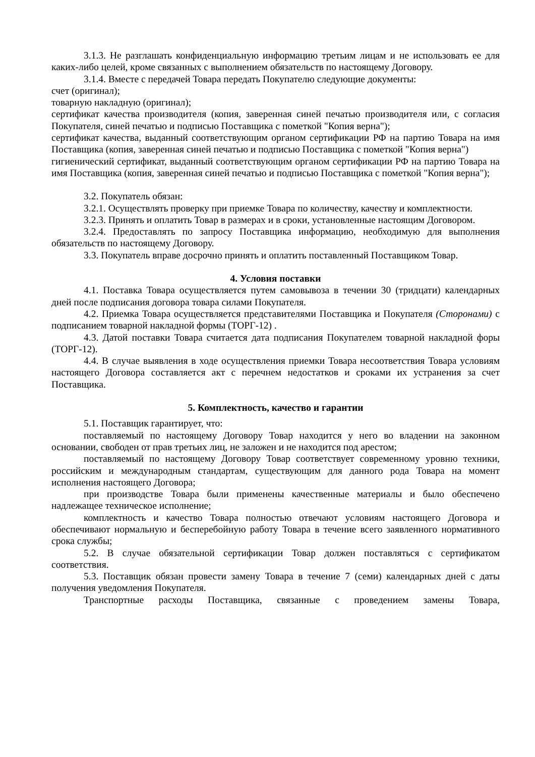3.1.3. Не разглашать конфиденциальную информацию третьим лицам и не использовать ее для каких-либо целей, кроме связанных с выполнением обязательств по настоящему Договору.
3.1.4. Вместе с передачей Товара передать Покупателю следующие документы:
счет (оригинал);
товарную накладную (оригинал);
сертификат качества производителя (копия, заверенная синей печатью производителя или, с согласия Покупателя, синей печатью и подписью Поставщика с пометкой "Копия верна");
сертификат качества, выданный соответствующим органом сертификации РФ на партию Товара на имя Поставщика (копия, заверенная синей печатью и подписью Поставщика с пометкой "Копия верна")
гигиенический сертификат, выданный соответствующим органом сертификации РФ на партию Товара на имя Поставщика (копия, заверенная синей печатью и подписью Поставщика с пометкой "Копия верна");
3.2. Покупатель обязан:
3.2.1. Осуществлять проверку при приемке Товара по количеству, качеству и комплектности.
3.2.3. Принять и оплатить Товар в размерах и в сроки, установленные настоящим Договором.
3.2.4. Предоставлять по запросу Поставщика информацию, необходимую для выполнения обязательств по настоящему Договору.
3.3. Покупатель вправе досрочно принять и оплатить поставленный Поставщиком Товар.
4. Условия поставки
4.1. Поставка Товара осуществляется путем самовывоза в течении 30 (тридцати) календарных дней после подписания договора товара силами Покупателя.
4.2. Приемка Товара осуществляется представителями Поставщика и Покупателя (Сторонами) с подписанием товарной накладной формы (ТОРГ-12) .
4.3. Датой поставки Товара считается дата подписания Покупателем товарной накладной форы (ТОРГ-12).
4.4. В случае выявления в ходе осуществления приемки Товара несоответствия Товара условиям настоящего Договора составляется акт с перечнем недостатков и сроками их устранения за счет Поставщика.
5. Комплектность, качество и гарантии
5.1. Поставщик гарантирует, что:
поставляемый по настоящему Договору Товар находится у него во владении на законном основании, свободен от прав третьих лиц, не заложен и не находится под арестом;
поставляемый по настоящему Договору Товар соответствует современному уровню техники, российским и международным стандартам, существующим для данного рода Товара на момент исполнения настоящего Договора;
при производстве Товара были применены качественные материалы и было обеспечено надлежащее техническое исполнение;
комплектность и качество Товара полностью отвечают условиям настоящего Договора и обеспечивают нормальную и бесперебойную работу Товара в течение всего заявленного нормативного срока службы;
5.2. В случае обязательной сертификации Товар должен поставляться с сертификатом соответствия.
5.3. Поставщик обязан провести замену Товара в течение 7 (семи) календарных дней с даты получения уведомления Покупателя.
Транспортные расходы Поставщика, связанные с проведением замены Товара,